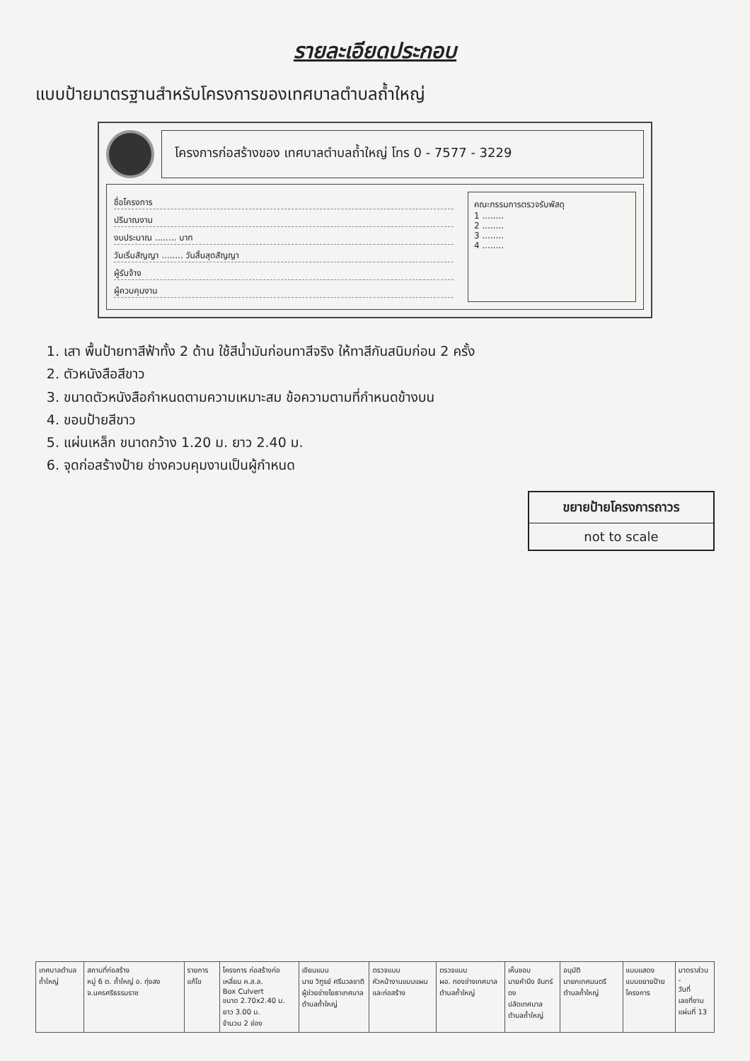รายละเอียดประกอบ
แบบป้ายมาตรฐานสำหรับโครงการของเทศบาลตำบลถ้ำใหญ่
โครงการก่อสร้างของ เทศบาลตำบลถ้ำใหญ่ โทร 0 - 7577 - 3229
ชื่อโครงการ
ปริมาณงาน
งบประมาณ ........ บาท
วันเริ่มสัญญา ........ วันสิ้นสุดสัญญา
ผู้รับจ้าง
ผู้ควบคุมงาน
คณะกรรมการตรวจรับพัสดุ
1 ........
2 ........
3 ........
4 ........
1. เสา พื้นป้ายทาสีฟ้าทั้ง 2 ด้าน ใช้สีน้ำมันก่อนทาสีจริง ให้ทาสีกันสนิมก่อน 2 ครั้ง
2. ตัวหนังสือสีขาว
3. ขนาดตัวหนังสือกำหนดตามความเหมาะสม ข้อความตามที่กำหนดข้างบน
4. ขอบป้ายสีขาว
5. แผ่นเหล็ก ขนาดกว้าง 1.20 ม. ยาว 2.40 ม.
6. จุดก่อสร้างป้าย ช่างควบคุมงานเป็นผู้กำหนด
ขยายป้ายโครงการถาวร
not to scale
| เทศบาลตำบลถ้ำใหญ่ | สถานที่ก่อสร้าง หมู่ 6 ต. ถ้ำใหญ่ อ. ทุ่งสง จ.นครศรีธรรมราช | รายการแก้ไข | โครงการ ก่อสร้างท่อเหลี่ยม ค.ส.ล. Box Culvert ขนาด 2.70x2.40 ม. ยาว 3.00 ม. จำนวน 2 ช่อง | เขียนแบบ นาย วิฑูรย์ ศรีนวลชาติ ผู้ช่วยช่างโยธาเทศบาลตำบลถ้ำใหญ่ | ตรวจแบบ หัวหน้างานแบบแผนและก่อสร้าง | ตรวจแบบ ผอ. กองช่างเทศบาลตำบลถ้ำใหญ่ | เห็นชอบ นายคำนึง จันทร์ดง ปลัดเทศบาลตำบลถ้ำใหญ่ | อนุมัติ นายกเทศมนตรีตำบลถ้ำใหญ่ | แบบแสดง แบบขยายป้ายโครงการ | มาตราส่วน - วันที่ เลขที่งาน แผ่นที่ 13 |